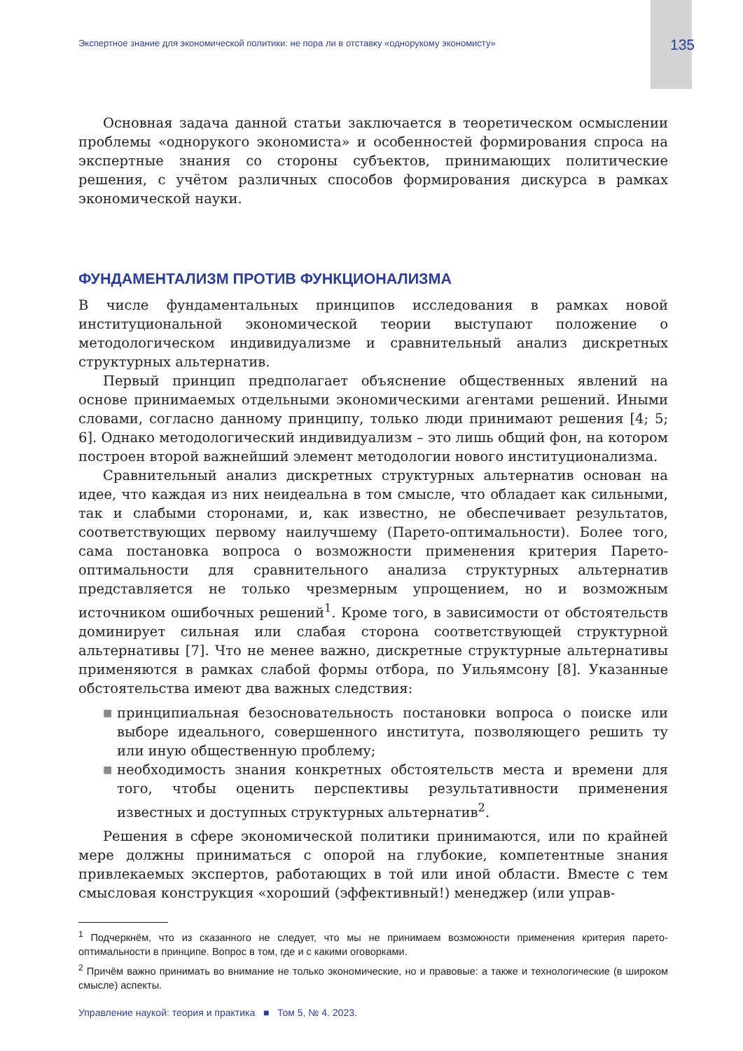Экспертное знание для экономической политики: не пора ли в отставку «однорукому экономисту» 135
Основная задача данной статьи заключается в теоретическом осмыслении проблемы «однорукого экономиста» и особенностей формирования спроса на экспертные знания со стороны субъектов, принимающих политические решения, с учётом различных способов формирования дискурса в рамках экономической науки.
ФУНДАМЕНТАЛИЗМ ПРОТИВ ФУНКЦИОНАЛИЗМА
В числе фундаментальных принципов исследования в рамках новой институциональной экономической теории выступают положение о методологическом индивидуализме и сравнительный анализ дискретных структурных альтернатив.
Первый принцип предполагает объяснение общественных явлений на основе принимаемых отдельными экономическими агентами решений. Иными словами, согласно данному принципу, только люди принимают решения [4; 5; 6]. Однако методологический индивидуализм – это лишь общий фон, на котором построен второй важнейший элемент методологии нового институционализма.
Сравнительный анализ дискретных структурных альтернатив основан на идее, что каждая из них неидеальна в том смысле, что обладает как сильными, так и слабыми сторонами, и, как известно, не обеспечивает результатов, соответствующих первому наилучшему (Парето-оптимальности). Более того, сама постановка вопроса о возможности применения критерия Парето-оптимальности для сравнительного анализа структурных альтернатив представляется не только чрезмерным упрощением, но и возможным источником ошибочных решений<sup>1</sup>. Кроме того, в зависимости от обстоятельств доминирует сильная или слабая сторона соответствующей структурной альтернативы [7]. Что не менее важно, дискретные структурные альтернативы применяются в рамках слабой формы отбора, по Уильямсону [8]. Указанные обстоятельства имеют два важных следствия:
■ принципиальная безосновательность постановки вопроса о поиске или выборе идеального, совершенного института, позволяющего решить ту или иную общественную проблему;
■ необходимость знания конкретных обстоятельств места и времени для того, чтобы оценить перспективы результативности применения известных и доступных структурных альтернатив<sup>2</sup>.
Решения в сфере экономической политики принимаются, или по крайней мере должны приниматься с опорой на глубокие, компетентные знания привлекаемых экспертов, работающих в той или иной области. Вместе с тем смысловая конструкция «хороший (эффективный!) менеджер (или управ-
<sup>1</sup> Подчеркнём, что из сказанного не следует, что мы не принимаем возможности применения критерия парето-оптимальности в принципе. Вопрос в том, где и с какими оговорками.
<sup>2</sup> Причём важно принимать во внимание не только экономические, но и правовые: а также и технологические (в широком смысле) аспекты.
Управление наукой: теория и практика ■ Том 5, № 4. 2023.